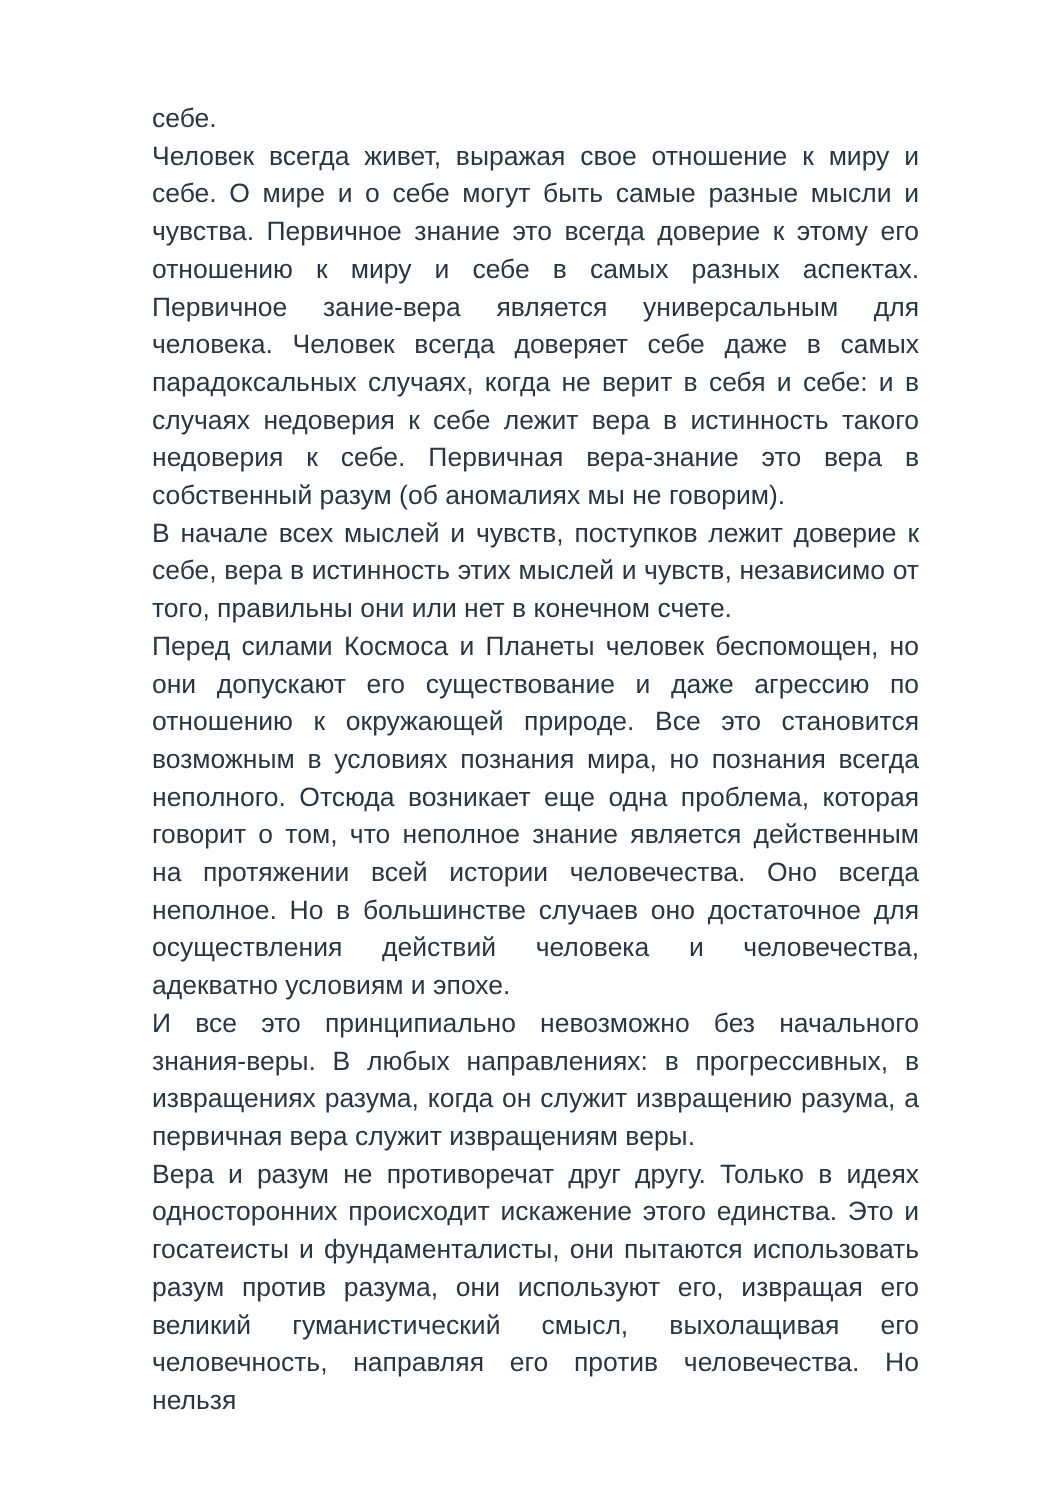себе.
Человек всегда живет, выражая свое отношение к миру и себе. О мире и о себе могут быть самые разные мысли и чувства. Первичное знание это всегда доверие к этому его отношению к миру и себе в самых разных аспектах. Первичное зание-вера является универсальным для человека. Человек всегда доверяет себе даже в самых парадоксальных случаях, когда не верит в себя и себе: и в случаях недоверия к себе лежит вера в истинность такого недоверия к себе. Первичная вера-знание это вера в собственный разум (об аномалиях мы не говорим).
В начале всех мыслей и чувств, поступков лежит доверие к себе, вера в истинность этих мыслей и чувств, независимо от того, правильны они или нет в конечном счете.
Перед силами Космоса и Планеты человек беспомощен, но они допускают его существование и даже агрессию по отношению к окружающей природе. Все это становится возможным в условиях познания мира, но познания всегда неполного. Отсюда возникает еще одна проблема, которая говорит о том, что неполное знание является действенным на протяжении всей истории человечества. Оно всегда неполное. Но в большинстве случаев оно достаточное для осуществления действий человека и человечества, адекватно условиям и эпохе.
И все это принципиально невозможно без начального знания-веры. В любых направлениях: в прогрессивных, в извращениях разума, когда он служит извращению разума, а первичная вера служит извращениям веры.
Вера и разум не противоречат друг другу. Только в идеях односторонних происходит искажение этого единства. Это и госатеисты и фундаменталисты, они пытаются использовать разум против разума, они используют его, извращая его великий гуманистический смысл, выхолащивая его человечность, направляя его против человечества. Но нельзя